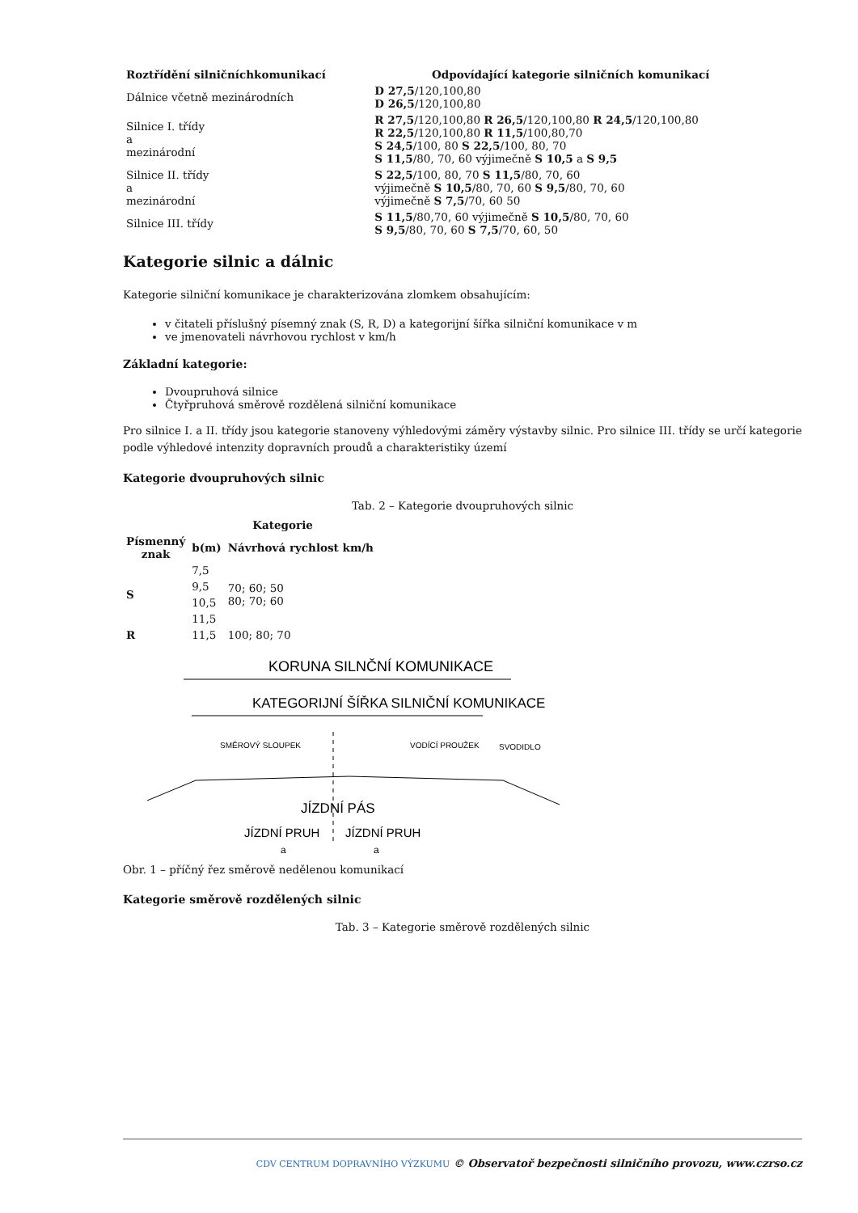| Roztřídění silničníchkomunikací | Odpovídající kategorie silničních komunikací |
| --- | --- |
| Dálnice včetně mezinárodních | D 27,5 /120,100,80 D 26,5 /120,100,80 |
| Silnice I. třídy a mezinárodní | R 27,5 /120,100,80 R 26,5 /120,100,80 R 24,5 /120,100,80 R 22,5 /120,100,80 R 11,5 /100,80,70 S 24,5 /100, 80 S 22,5 /100, 80, 70 S 11,5 /80, 70, 60 výjimečně S 10,5 a S 9,5 |
| Silnice II. třídy a mezinárodní | S 22,5 /100, 80, 70 S 11,5 /80, 70, 60 výjimečně S 10,5 /80, 70, 60 S 9,5 /80, 70, 60 výjimečně S 7,5 /70, 60 50 |
| Silnice III. třídy | S 11,5 /80,70, 60 výjimečně S 10,5 /80, 70, 60 S 9,5 /80, 70, 60 S 7,5 /70, 60, 50 |
Kategorie silnic a dálnic
Kategorie silniční komunikace je charakterizována zlomkem obsahujícím:
v čitateli příslušný písemný znak (S, R, D) a kategorijní šířka silniční komunikace v m
ve jmenovateli návrhovou rychlost v km/h
Základní kategorie:
Dvoupruhová silnice
Čtyřpruhová směrově rozdělená silniční komunikace
Pro silnice I. a II. třídy jsou kategorie stanoveny výhledovými záměry výstavby silnic. Pro silnice III. třídy se určí kategorie podle výhledové intenzity dopravních proudů a charakteristiky území
Kategorie dvoupruhových silnic
Tab. 2 – Kategorie dvoupruhových silnic
| | Kategorie | |
| --- | --- | --- |
| Písmenný znak | b(m) | Návrhová rychlost km/h |
| S | 7,5 | 70; 60; 50 80; 70; 60 |
| | 9,5 | |
| | 10,5 | |
| | 11,5 | |
| R | 11,5 | 100; 80; 70 |
KORUNA SILNČNÍ KOMUNIKACE
KATEGORIJNÍ ŠÍŘKA SILNIČNÍ KOMUNIKACE
SMĚROVÝ SLOUPEK
VODÍCÍ PROUŽEK
SVODIDLO
JÍZDNÍ PÁS
JÍZDNÍ PRUH
JÍZDNÍ PRUH
a
a
Obr. 1 – příčný řez směrově nedělenou komunikací
Kategorie směrově rozdělených silnic
Tab. 3 – Kategorie směrově rozdělených silnic
CDV CENTRUM DOPRAVNÍHO VÝZKUMU © Observatoř bezpečnosti silničního provozu, www.czrso.cz